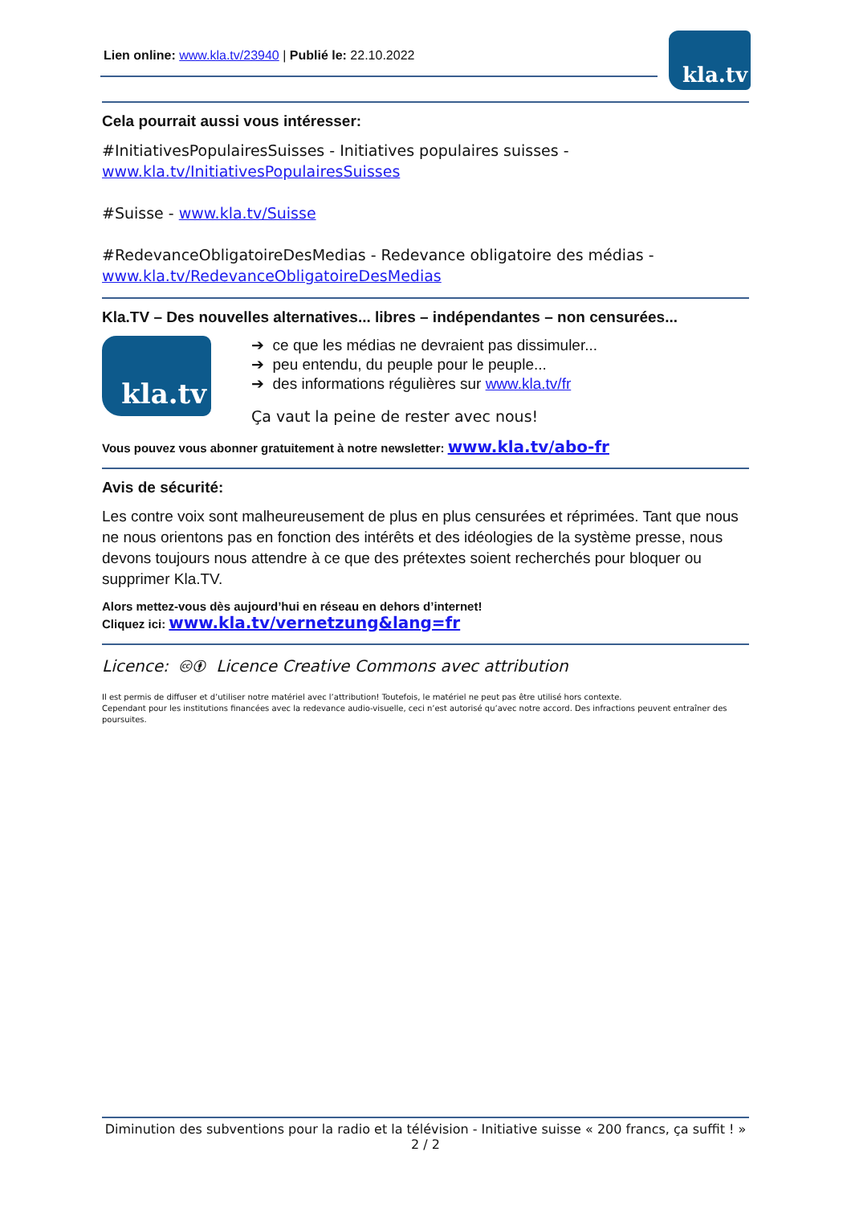Lien online: www.kla.tv/23940 | Publié le: 22.10.2022
kla.tv
Cela pourrait aussi vous intéresser:
#InitiativesPopulairesSuisses - Initiatives populaires suisses -
www.kla.tv/InitiativesPopulairesSuisses
#Suisse - www.kla.tv/Suisse
#RedevanceObligatoireDesMedias - Redevance obligatoire des médias -
www.kla.tv/RedevanceObligatoireDesMedias
Kla.TV – Des nouvelles alternatives... libres – indépendantes – non censurées...
kla.tv
➔ ce que les médias ne devraient pas dissimuler...
➔ peu entendu, du peuple pour le peuple...
➔ des informations régulières sur www.kla.tv/fr
Ça vaut la peine de rester avec nous!
Vous pouvez vous abonner gratuitement à notre newsletter: www.kla.tv/abo-fr
Avis de sécurité:
Les contre voix sont malheureusement de plus en plus censurées et réprimées. Tant que nous ne nous orientons pas en fonction des intérêts et des idéologies de la système presse, nous devons toujours nous attendre à ce que des prétextes soient recherchés pour bloquer ou supprimer Kla.TV.
Alors mettez-vous dès aujourd’hui en réseau en dehors d’internet!
Cliquez ici: www.kla.tv/vernetzung&lang=fr
Licence: 🅭🅯 Licence Creative Commons avec attribution
Il est permis de diffuser et d’utiliser notre matériel avec l’attribution! Toutefois, le matériel ne peut pas être utilisé hors contexte.
Cependant pour les institutions financées avec la redevance audio-visuelle, ceci n’est autorisé qu’avec notre accord. Des infractions peuvent entraîner des poursuites.
Diminution des subventions pour la radio et la télévision - Initiative suisse « 200 francs, ça suffit ! »
2 / 2